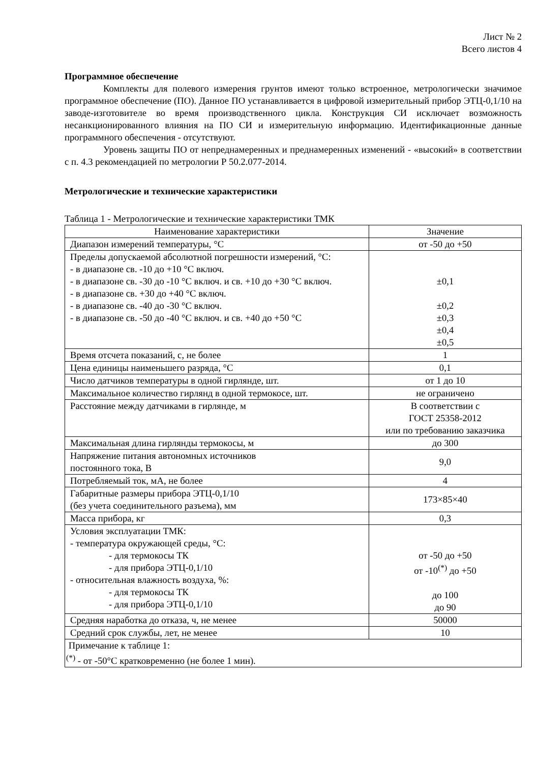Лист № 2
Всего листов 4
Программное обеспечение
Комплекты для полевого измерения грунтов имеют только встроенное, метрологически значимое программное обеспечение (ПО). Данное ПО устанавливается в цифровой измерительный прибор ЭТЦ-0,1/10 на заводе-изготовителе во время производственного цикла. Конструкция СИ исключает возможность несанкционированного влияния на ПО СИ и измерительную информацию. Идентификационные данные программного обеспечения - отсутствуют.
Уровень защиты ПО от непреднамеренных и преднамеренных изменений - «высокий» в соответствии с п. 4.3 рекомендацией по метрологии Р 50.2.077-2014.
Метрологические и технические характеристики
Таблица 1 - Метрологические и технические характеристики ТМК
| Наименование характеристики | Значение |
| Диапазон измерений температуры, °С | от -50 до +50 |
| Пределы допускаемой абсолютной погрешности измерений, °С: - в диапазоне св. -10 до +10 °С включ. - в диапазоне св. -30 до -10 °С включ. и св. +10 до +30 °С включ. - в диапазоне св. +30 до +40 °С включ. - в диапазоне св. -40 до -30 °С включ. - в диапазоне св. -50 до -40 °С включ. и св. +40 до +50 °С | ±0,1 ±0,2 ±0,3 ±0,4 ±0,5 |
| Время отсчета показаний, с, не более | 1 |
| Цена единицы наименьшего разряда, °С | 0,1 |
| Число датчиков температуры в одной гирлянде, шт. | от 1 до 10 |
| Максимальное количество гирлянд в одной термокосе, шт. | не ограничено |
| Расстояние между датчиками в гирлянде, м | В соответствии с ГОСТ 25358-2012 или по требованию заказчика |
| Максимальная длина гирлянды термокосы, м | до 300 |
| Напряжение питания автономных источников постоянного тока, В | 9,0 |
| Потребляемый ток, мА, не более | 4 |
| Габаритные размеры прибора ЭТЦ-0,1/10 (без учета соединительного разъема), мм | 173×85×40 |
| Масса прибора, кг | 0,3 |
| Условия эксплуатации ТМК: - температура окружающей среды, °С: - для термокосы ТК - для прибора ЭТЦ-0,1/10 - относительная влажность воздуха, %: - для термокосы ТК - для прибора ЭТЦ-0,1/10 | от -50 до +50 от -10<sup>(*)</sup> до +50 до 100 до 90 |
| Средняя наработка до отказа, ч, не менее | 50000 |
| Средний срок службы, лет, не менее | 10 |
| Примечание к таблице 1: <sup>(*)</sup> - от -50°С кратковременно (не более 1 мин). | |